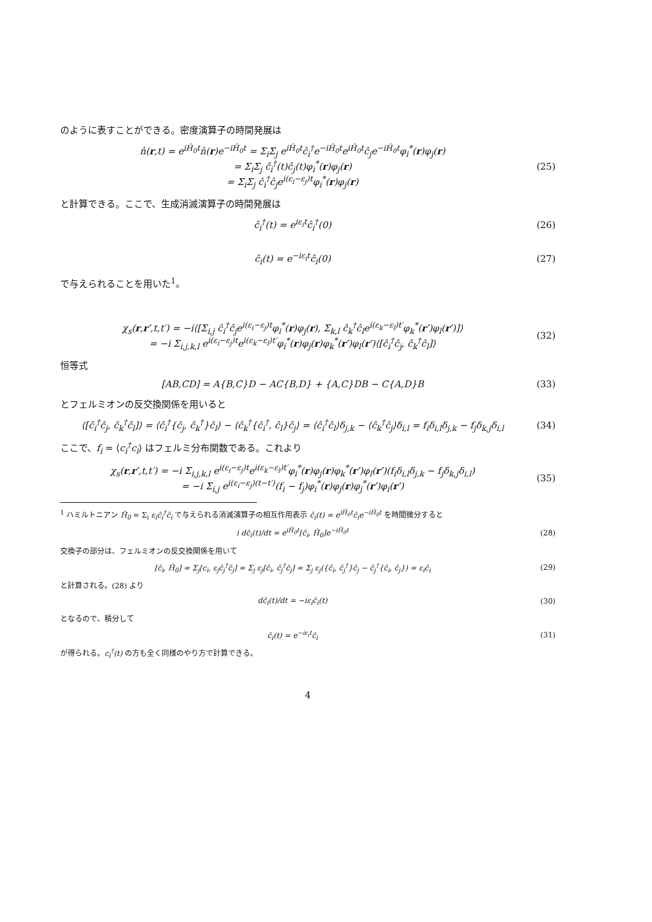のように表すことができる。密度演算子の時間発展は
n̂(r,t) = e<sup>iĤ<sub>0</sub>t</sup>n̂(r)e<sup>−iĤ<sub>0</sub>t</sup> = Σ<sub>i</sub>Σ<sub>j</sub> e<sup>iĤ<sub>0</sub>t</sup>ĉ<sub>i</sub><sup>†</sup>e<sup>−iĤ<sub>0</sub>t</sup>e<sup>iĤ<sub>0</sub>t</sup>ĉ<sub>j</sub>e<sup>−iĤ<sub>0</sub>t</sup>φ<sub>i</sub><sup>*</sup>(r)φ<sub>j</sub>(r)
= Σ<sub>i</sub>Σ<sub>j</sub> ĉ<sub>i</sub><sup>†</sup>(t)ĉ<sub>j</sub>(t)φ<sub>i</sub><sup>*</sup>(r)φ<sub>j</sub>(r)
= Σ<sub>i</sub>Σ<sub>j</sub> ĉ<sub>i</sub><sup>†</sup>ĉ<sub>j</sub>e<sup>i(ε<sub>i</sub>−ε<sub>j</sub>)t</sup>φ<sub>i</sub><sup>*</sup>(r)φ<sub>j</sub>(r)
(25)
と計算できる。ここで、生成消滅演算子の時間発展は
ĉ<sub>i</sub><sup>†</sup>(t) = e<sup>iε<sub>i</sub>t</sup>ĉ<sub>i</sub><sup>†</sup>(0) (26)
ĉ<sub>i</sub>(t) = e<sup>−iε<sub>i</sub>t</sup>ĉ<sub>i</sub>(0) (27)
で与えられることを用いた<sup>1</sup>。
χ<sub>s</sub>(r,r′,t,t′) = −i⟨[Σ<sub>i,j</sub> ĉ<sub>i</sub><sup>†</sup>ĉ<sub>j</sub>e<sup>i(ε<sub>i</sub>−ε<sub>j</sub>)t</sup>φ<sub>i</sub><sup>*</sup>(r)φ<sub>j</sub>(r), Σ<sub>k,l</sub> ĉ<sub>k</sub><sup>†</sup>ĉ<sub>l</sub>e<sup>i(ε<sub>k</sub>−ε<sub>l</sub>)t′</sup>φ<sub>k</sub><sup>*</sup>(r′)φ<sub>l</sub>(r′)]⟩
= −i Σ<sub>i,j,k,l</sub> e<sup>i(ε<sub>i</sub>−ε<sub>j</sub>)t</sup>e<sup>i(ε<sub>k</sub>−ε<sub>l</sub>)t′</sup>φ<sub>i</sub><sup>*</sup>(r)φ<sub>j</sub>(r)φ<sub>k</sub><sup>*</sup>(r′)φ<sub>l</sub>(r′)⟨[ĉ<sub>i</sub><sup>†</sup>ĉ<sub>j</sub>, ĉ<sub>k</sub><sup>†</sup>ĉ<sub>l</sub>]⟩
(32)
恒等式
[AB,CD] = A{B,C}D − AC{B,D} + {A,C}DB − C{A,D}B
(33)
とフェルミオンの反交換関係を用いると
⟨[ĉ<sub>i</sub><sup>†</sup>ĉ<sub>j</sub>, ĉ<sub>k</sub><sup>†</sup>ĉ<sub>l</sub>]⟩ = ⟨ĉ<sub>i</sub><sup>†</sup>{ĉ<sub>j</sub>, ĉ<sub>k</sub><sup>†</sup>}ĉ<sub>l</sub>⟩ − ⟨ĉ<sub>k</sub><sup>†</sup>{ĉ<sub>i</sub><sup>†</sup>, ĉ<sub>l</sub>}ĉ<sub>j</sub>⟩ = ⟨ĉ<sub>i</sub><sup>†</sup>ĉ<sub>l</sub>⟩δ<sub>j,k</sub> − ⟨ĉ<sub>k</sub><sup>†</sup>ĉ<sub>j</sub>⟩δ<sub>i,l</sub> = f<sub>i</sub>δ<sub>i,l</sub>δ<sub>j,k</sub> − f<sub>j</sub>δ<sub>k,j</sub>δ<sub>i,l</sub>
(34)
ここで、f<sub>i</sub> = ⟨c<sub>i</sub><sup>†</sup>c<sub>i</sub>⟩ はフェルミ分布関数である。これより
χ<sub>s</sub>(r,r′,t,t′) = −i Σ<sub>i,j,k,l</sub> e<sup>i(ε<sub>i</sub>−ε<sub>j</sub>)t</sup>e<sup>i(ε<sub>k</sub>−ε<sub>l</sub>)t′</sup>φ<sub>i</sub><sup>*</sup>(r)φ<sub>j</sub>(r)φ<sub>k</sub><sup>*</sup>(r′)φ<sub>l</sub>(r′)(f<sub>i</sub>δ<sub>i,l</sub>δ<sub>j,k</sub> − f<sub>j</sub>δ<sub>k,j</sub>δ<sub>i,l</sub>)
= −i Σ<sub>i,j</sub> e<sup>i(ε<sub>i</sub>−ε<sub>j</sub>)(t−t′)</sup>(f<sub>i</sub> − f<sub>j</sub>)φ<sub>i</sub><sup>*</sup>(r)φ<sub>j</sub>(r)φ<sub>j</sub><sup>*</sup>(r′)φ<sub>i</sub>(r′)
(35)
<sup>1</sup> ハミルトニアン Ĥ<sub>0</sub> = Σ<sub>i</sub> ε<sub>i</sub>ĉ<sub>i</sub><sup>†</sup>ĉ<sub>i</sub> で与えられる消滅演算子の相互作用表示 ĉ<sub>i</sub>(t) = e<sup>iĤ<sub>0</sub>t</sup>ĉ<sub>i</sub>e<sup>−iĤ<sub>0</sub>t</sup> を時間微分すると
i dĉ<sub>i</sub>(t)/dt = e<sup>iĤ<sub>0</sub>t</sup>[ĉ<sub>i</sub>, Ĥ<sub>0</sub>]e<sup>−iĤ<sub>0</sub>t</sup>
(28)
交換子の部分は、フェルミオンの反交換関係を用いて
[ĉ<sub>i</sub>, Ĥ<sub>0</sub>] = Σ<sub>j</sub>[c<sub>i</sub>, ε<sub>j</sub>ĉ<sub>j</sub><sup>†</sup>ĉ<sub>j</sub>] = Σ<sub>j</sub> ε<sub>j</sub>[ĉ<sub>i</sub>, ĉ<sub>j</sub><sup>†</sup>ĉ<sub>j</sub>] = Σ<sub>j</sub> ε<sub>j</sub>({ĉ<sub>i</sub>, ĉ<sub>j</sub><sup>†</sup>}ĉ<sub>j</sub> − ĉ<sub>j</sub><sup>†</sup>{ĉ<sub>i</sub>, ĉ<sub>j</sub>}) = ε<sub>i</sub>ĉ<sub>i</sub>
(29)
と計算される。(28) より
dĉ<sub>i</sub>(t)/dt = −iε<sub>i</sub>ĉ<sub>i</sub>(t) (30)
となるので、積分して
ĉ<sub>i</sub>(t) = e<sup>−iε<sub>i</sub>t</sup>ĉ<sub>i</sub> (31)
が得られる。c<sub>i</sub><sup>†</sup>(t) の方も全く同様のやり方で計算できる。
4